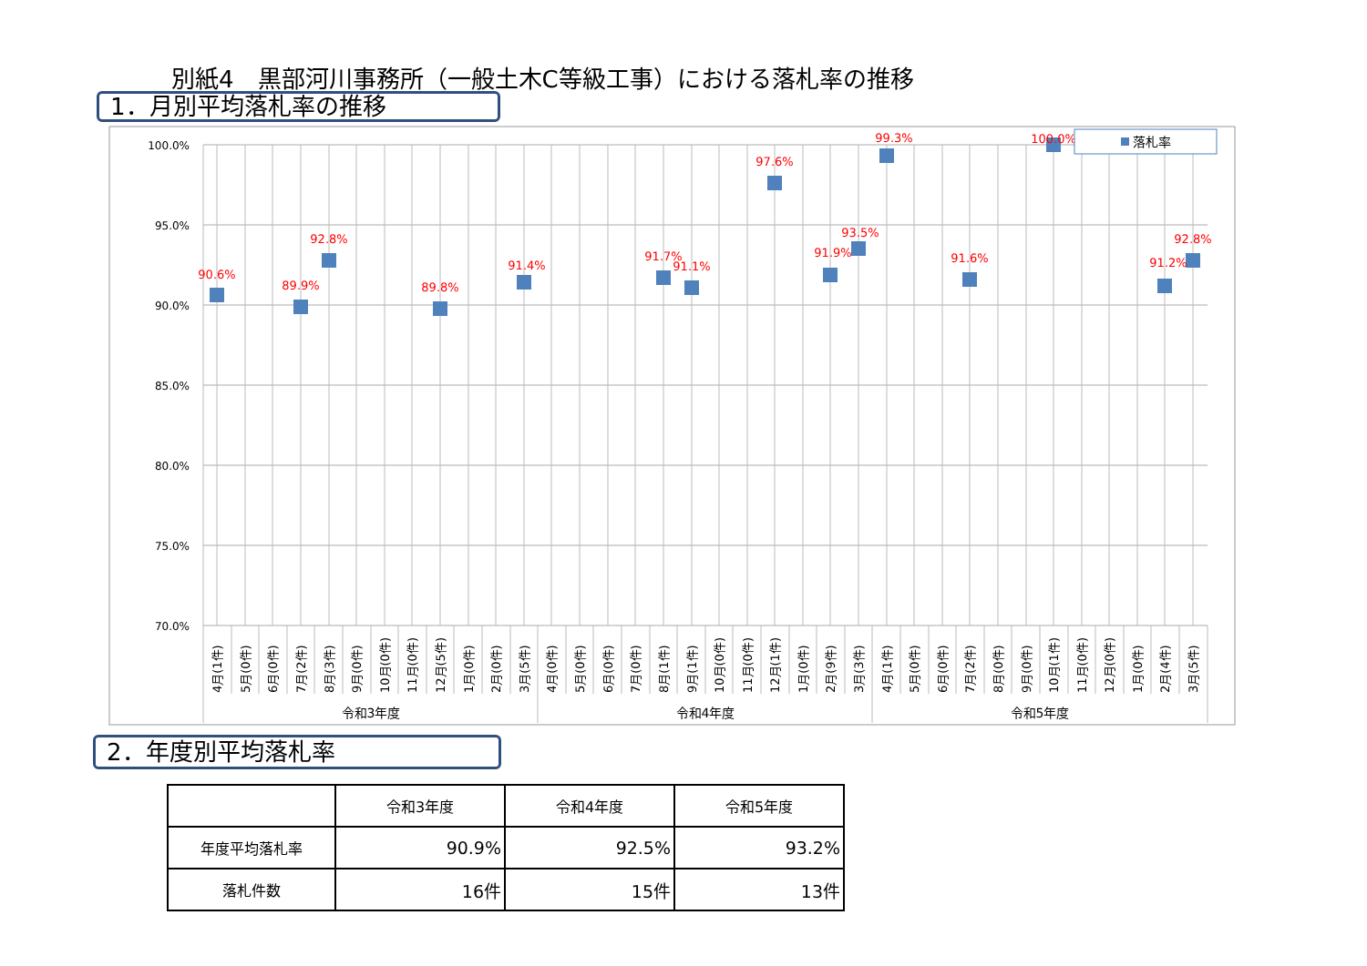別紙4　黒部河川事務所（一般土木C等級工事）における落札率の推移
1．月別平均落札率の推移
100.0%
95.0%
90.0%
85.0%
80.0%
75.0%
70.0%
90.6%
89.9%
92.8%
89.8%
91.4%
91.7%
91.1%
97.6%
91.9%
93.5%
99.3%
91.6%
100.0%
91.2%
92.8%
落札率
4月(1件)
5月(0件)
6月(0件)
7月(2件)
8月(3件)
9月(0件)
10月(0件)
11月(0件)
12月(5件)
1月(0件)
2月(0件)
3月(5件)
4月(0件)
5月(0件)
6月(0件)
7月(0件)
8月(1件)
9月(1件)
10月(0件)
11月(0件)
12月(1件)
1月(0件)
2月(9件)
3月(3件)
4月(1件)
5月(0件)
6月(0件)
7月(2件)
8月(0件)
9月(0件)
10月(1件)
11月(0件)
12月(0件)
1月(0件)
2月(4件)
3月(5件)
令和3年度
令和4年度
令和5年度
2．年度別平均落札率
| | 令和3年度 | 令和4年度 | 令和5年度 |
| --- | --- | --- | --- |
| 年度平均落札率 | 90.9% | 92.5% | 93.2% |
| 落札件数 | 16件 | 15件 | 13件 |